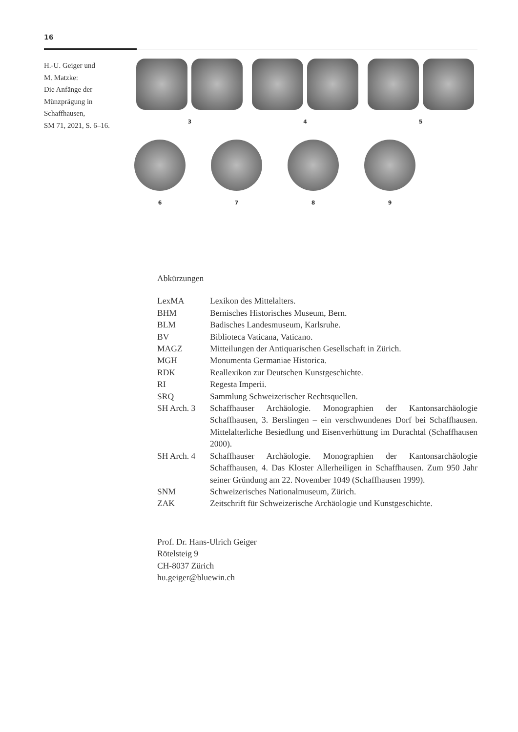16
H.-U. Geiger und
M. Matzke:
Die Anfänge der
Münzprägung in
Schaffhausen,
SM 71, 2021, S. 6–16.
3
4
5
6
7
8
9
Abkürzungen
| LexMA | Lexikon des Mittelalters. |
| BHM | Bernisches Historisches Museum, Bern. |
| BLM | Badisches Landesmuseum, Karlsruhe. |
| BV | Biblioteca Vaticana, Vaticano. |
| MAGZ | Mitteilungen der Antiquarischen Gesellschaft in Zürich. |
| MGH | Monumenta Germaniae Historica. |
| RDK | Reallexikon zur Deutschen Kunstgeschichte. |
| RI | Regesta Imperii. |
| SRQ | Sammlung Schweizerischer Rechtsquellen. |
| SH Arch. 3 | Schaffhauser Archäologie. Monographien der Kantonsarchäologie Schaffhausen, 3. Berslingen – ein verschwundenes Dorf bei Schaff­hausen. Mittelalterliche Besiedlung und Eisenverhüttung im Durachtal (Schaffhausen 2000). |
| SH Arch. 4 | Schaffhauser Archäologie. Monographien der Kantonsarchäologie Schaffhausen, 4. Das Kloster Allerheiligen in Schaffhausen. Zum 950 Jahr seiner Gründung am 22. November 1049 (Schaffhausen 1999). |
| SNM | Schweizerisches Nationalmuseum, Zürich. |
| ZAK | Zeitschrift für Schweizerische Archäologie und Kunstgeschichte. |
Prof. Dr. Hans-Ulrich Geiger
Rötelsteig 9
CH-8037 Zürich
hu.geiger@bluewin.ch